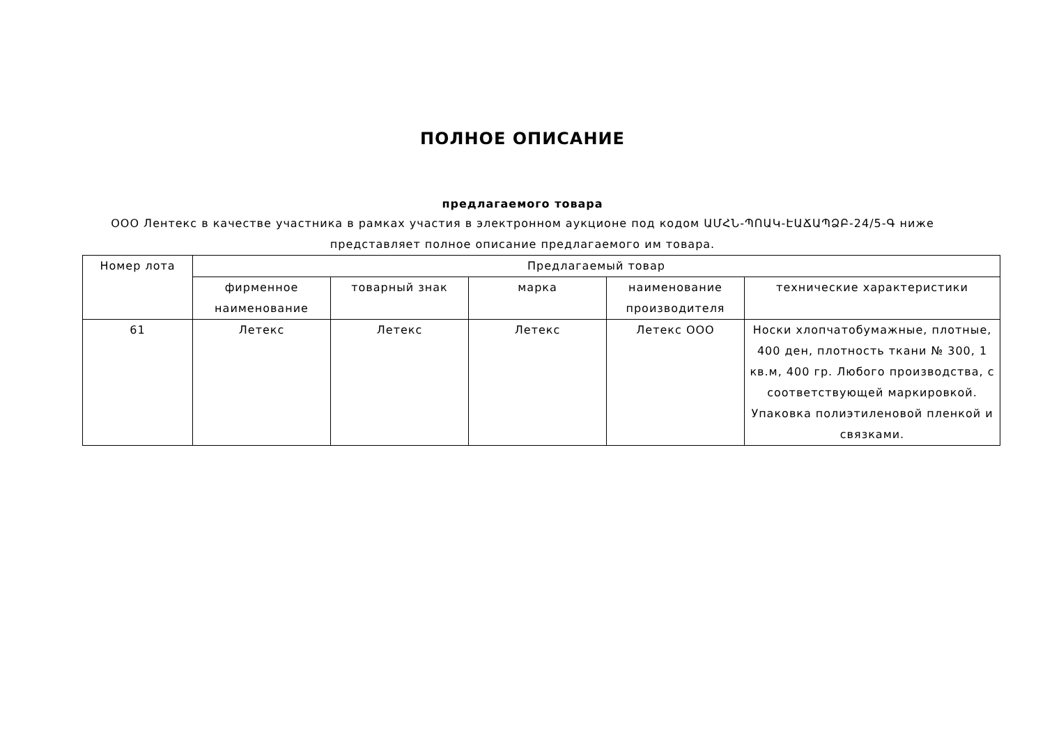ПОЛНОЕ ОПИСАНИЕ
предлагаемого товара
ООО Лентекс в качестве участника в рамках участия в электронном аукционе под кодом ԱՄՀՆ-ՊՈԱԿ-ԷԱՃԱՊՁԲ-24/5-Գ ниже представляет полное описание предлагаемого им товара.
| Номер лота | Предлагаемый товар | | | | |
| --- | --- | --- | --- | --- | --- |
| | фирменное наименование | товарный знак | марка | наименование производителя | технические характеристики |
| 61 | Летекс | Летекс | Летекс | Летекс ООО | Носки хлопчатобумажные, плотные, 400 ден, плотность ткани № 300, 1 кв.м, 400 гр. Любого производства, с соответствующей маркировкой. Упаковка полиэтиленовой пленкой и связками. |